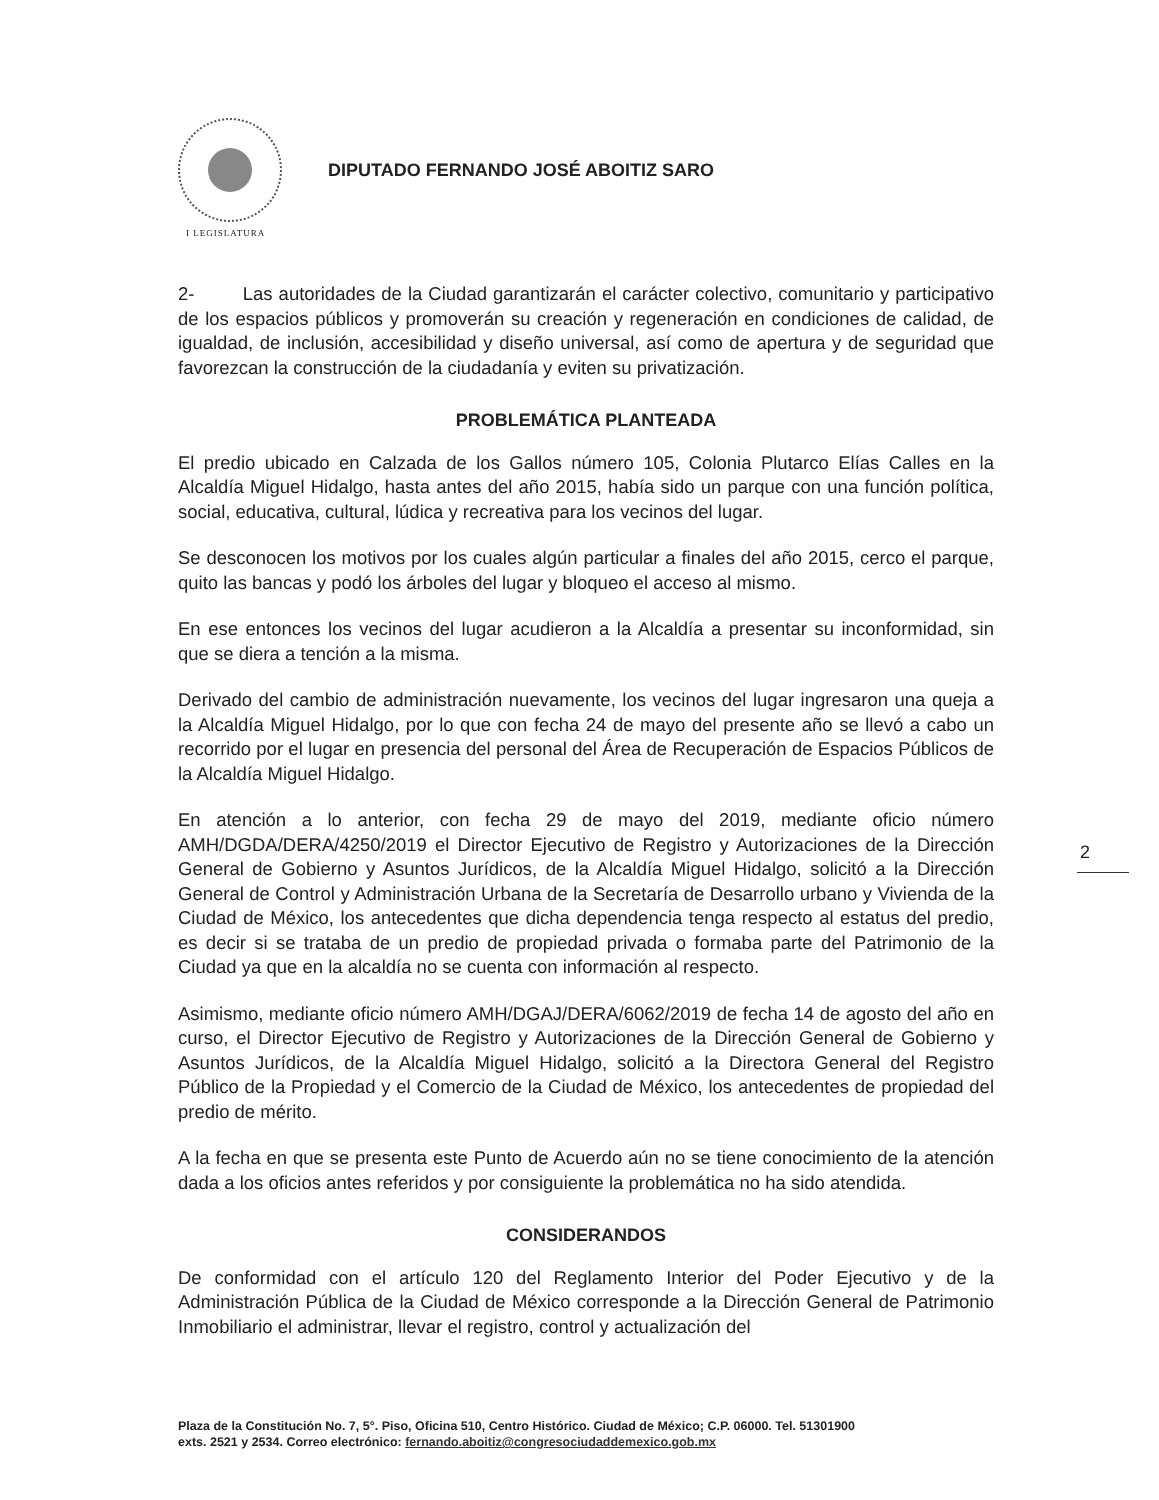DIPUTADO FERNANDO JOSÉ ABOITIZ SARO
I LEGISLATURA
2- Las autoridades de la Ciudad garantizarán el carácter colectivo, comunitario y participativo de los espacios públicos y promoverán su creación y regeneración en condiciones de calidad, de igualdad, de inclusión, accesibilidad y diseño universal, así como de apertura y de seguridad que favorezcan la construcción de la ciudadanía y eviten su privatización.
PROBLEMÁTICA PLANTEADA
El predio ubicado en Calzada de los Gallos número 105, Colonia Plutarco Elías Calles en la Alcaldía Miguel Hidalgo, hasta antes del año 2015, había sido un parque con una función política, social, educativa, cultural, lúdica y recreativa para los vecinos del lugar.
Se desconocen los motivos por los cuales algún particular a finales del año 2015, cerco el parque, quito las bancas y podó los árboles del lugar y bloqueo el acceso al mismo.
En ese entonces los vecinos del lugar acudieron a la Alcaldía a presentar su inconformidad, sin que se diera a tención a la misma.
Derivado del cambio de administración nuevamente, los vecinos del lugar ingresaron una queja a la Alcaldía Miguel Hidalgo, por lo que con fecha 24 de mayo del presente año se llevó a cabo un recorrido por el lugar en presencia del personal del Área de Recuperación de Espacios Públicos de la Alcaldía Miguel Hidalgo.
En atención a lo anterior, con fecha 29 de mayo del 2019, mediante oficio número AMH/DGDA/DERA/4250/2019 el Director Ejecutivo de Registro y Autorizaciones de la Dirección General de Gobierno y Asuntos Jurídicos, de la Alcaldía Miguel Hidalgo, solicitó a la Dirección General de Control y Administración Urbana de la Secretaría de Desarrollo urbano y Vivienda de la Ciudad de México, los antecedentes que dicha dependencia tenga respecto al estatus del predio, es decir si se trataba de un predio de propiedad privada o formaba parte del Patrimonio de la Ciudad ya que en la alcaldía no se cuenta con información al respecto.
Asimismo, mediante oficio número AMH/DGAJ/DERA/6062/2019 de fecha 14 de agosto del año en curso, el Director Ejecutivo de Registro y Autorizaciones de la Dirección General de Gobierno y Asuntos Jurídicos, de la Alcaldía Miguel Hidalgo, solicitó a la Directora General del Registro Público de la Propiedad y el Comercio de la Ciudad de México, los antecedentes de propiedad del predio de mérito.
A la fecha en que se presenta este Punto de Acuerdo aún no se tiene conocimiento de la atención dada a los oficios antes referidos y por consiguiente la problemática no ha sido atendida.
CONSIDERANDOS
De conformidad con el artículo 120 del Reglamento Interior del Poder Ejecutivo y de la Administración Pública de la Ciudad de México corresponde a la Dirección General de Patrimonio Inmobiliario el administrar, llevar el registro, control y actualización del
2
Plaza de la Constitución No. 7, 5°. Piso, Oficina 510, Centro Histórico. Ciudad de México; C.P. 06000. Tel. 51301900
exts. 2521 y 2534. Correo electrónico: fernando.aboitiz@congresociudaddemexico.gob.mx